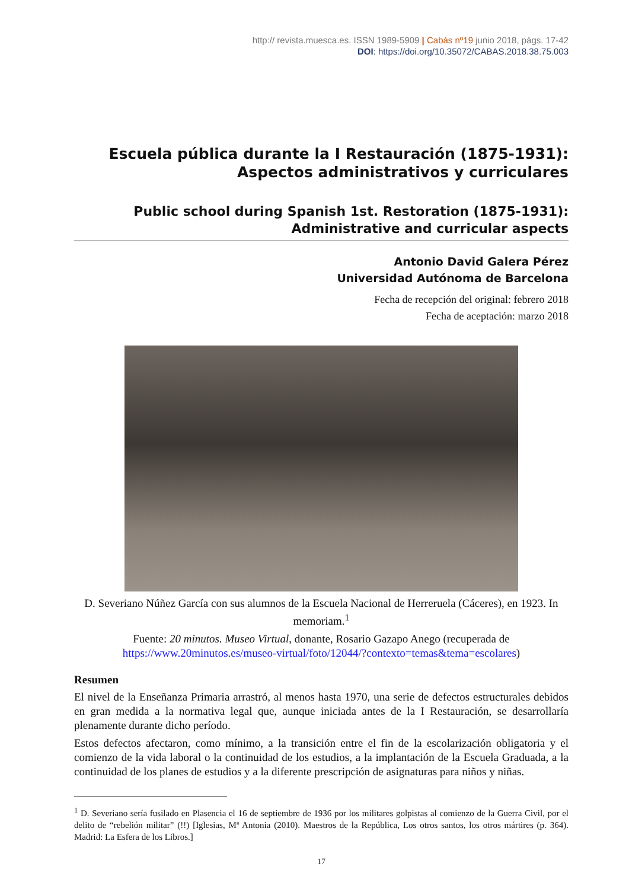http:// revista.muesca.es. ISSN 1989-5909 | Cabás nº19 junio 2018, págs. 17-42
DOI: https://doi.org/10.35072/CABAS.2018.38.75.003
Escuela pública durante la I Restauración (1875-1931):
Aspectos administrativos y curriculares
Public school during Spanish 1st. Restoration (1875-1931):
Administrative and curricular aspects
Antonio David Galera Pérez
Universidad Autónoma de Barcelona
Fecha de recepción del original: febrero 2018
Fecha de aceptación: marzo 2018
D. Severiano Núñez García con sus alumnos de la Escuela Nacional de Herreruela (Cáceres), en 1923. In memoriam.<sup>1</sup>
Fuente: 20 minutos. Museo Virtual, donante, Rosario Gazapo Anego (recuperada de https://www.20minutos.es/museo-virtual/foto/12044/?contexto=temas&tema=escolares)
Resumen
El nivel de la Enseñanza Primaria arrastró, al menos hasta 1970, una serie de defectos estructurales debidos en gran medida a la normativa legal que, aunque iniciada antes de la I Restauración, se desarrollaría plenamente durante dicho período.
Estos defectos afectaron, como mínimo, a la transición entre el fin de la escolarización obligatoria y el comienzo de la vida laboral o la continuidad de los estudios, a la implantación de la Escuela Graduada, a la continuidad de los planes de estudios y a la diferente prescripción de asignaturas para niños y niñas.
<sup>1</sup> D. Severiano sería fusilado en Plasencia el 16 de septiembre de 1936 por los militares golpistas al comienzo de la Guerra Civil, por el delito de “rebelión militar” (!!) [Iglesias, Mª Antonia (2010). Maestros de la República, Los otros santos, los otros mártires (p. 364). Madrid: La Esfera de los Libros.]
17